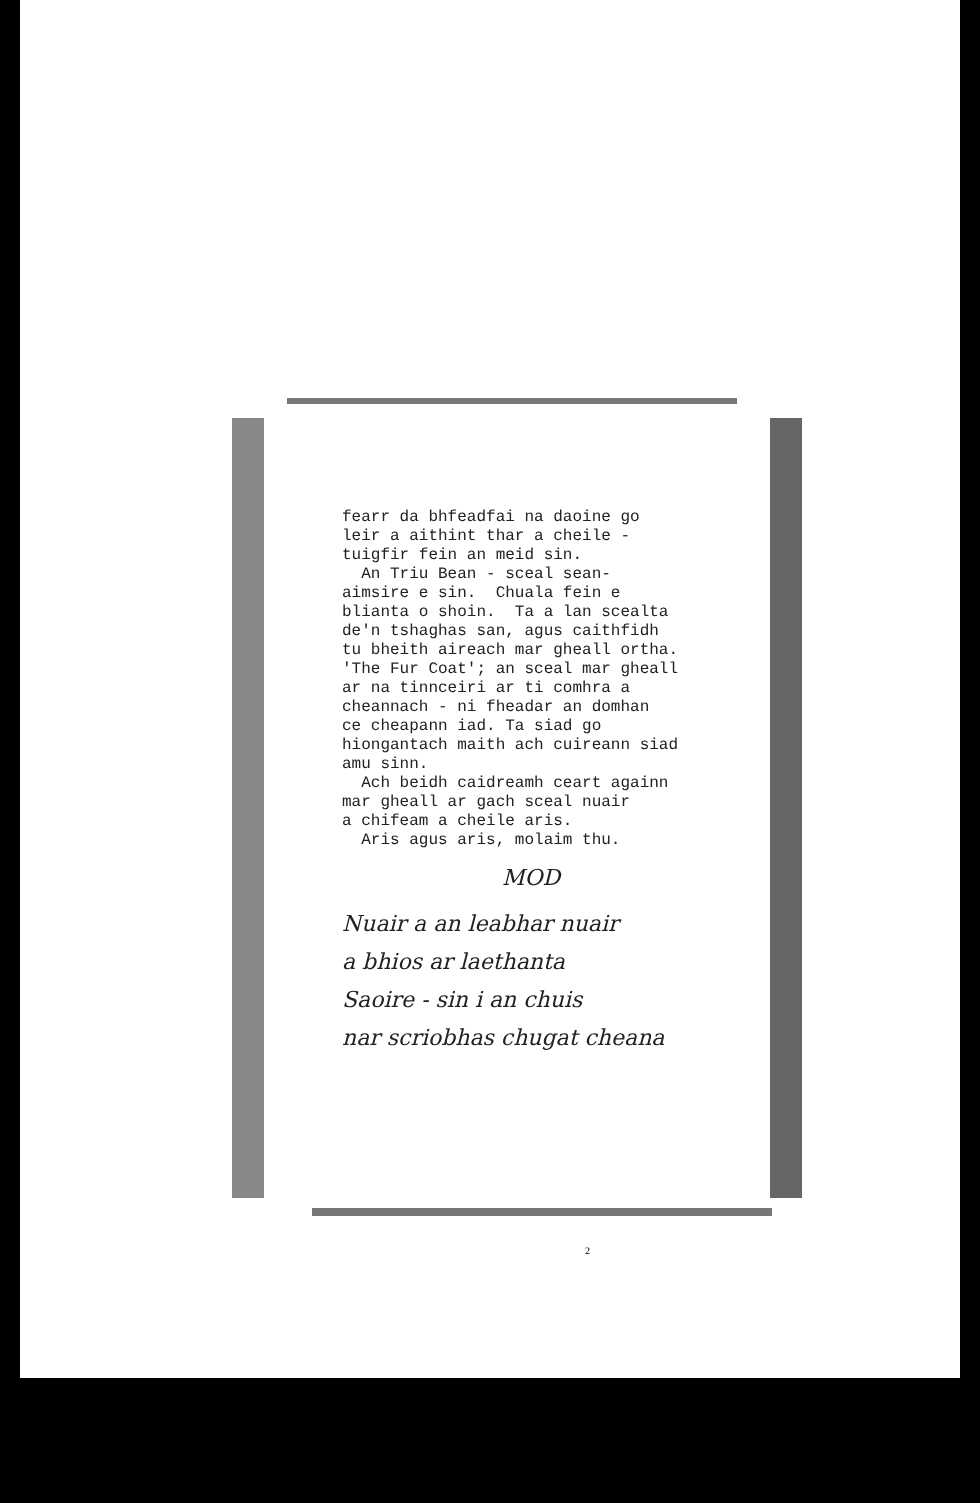fearr da bhfeadfai na daoine go leir a aithint thar a cheile - tuigfir fein an meid sin. An Triu Bean - sceal sean- aimsire e sin. Chuala fein e blianta o shoin. Ta a lan scealta de'n tshaghas san, agus caithfidh tu bheith aireach mar gheall ortha. 'The Fur Coat'; an sceal mar gheall ar na tinnceiri ar ti comhra a cheannach - ni fheadar an domhan ce cheapann iad. Ta siad go hiongantach maith ach cuireann siad amu sinn. Ach beidh caidreamh ceart againn mar gheall ar gach sceal nuair a chifeam a cheile aris. Aris agus aris, molaim thu.
MOD
Nuair a an leabhar nuair a bhios ar laethanta Saoire - sin i an chuis nar scriobhas chugat cheana
2